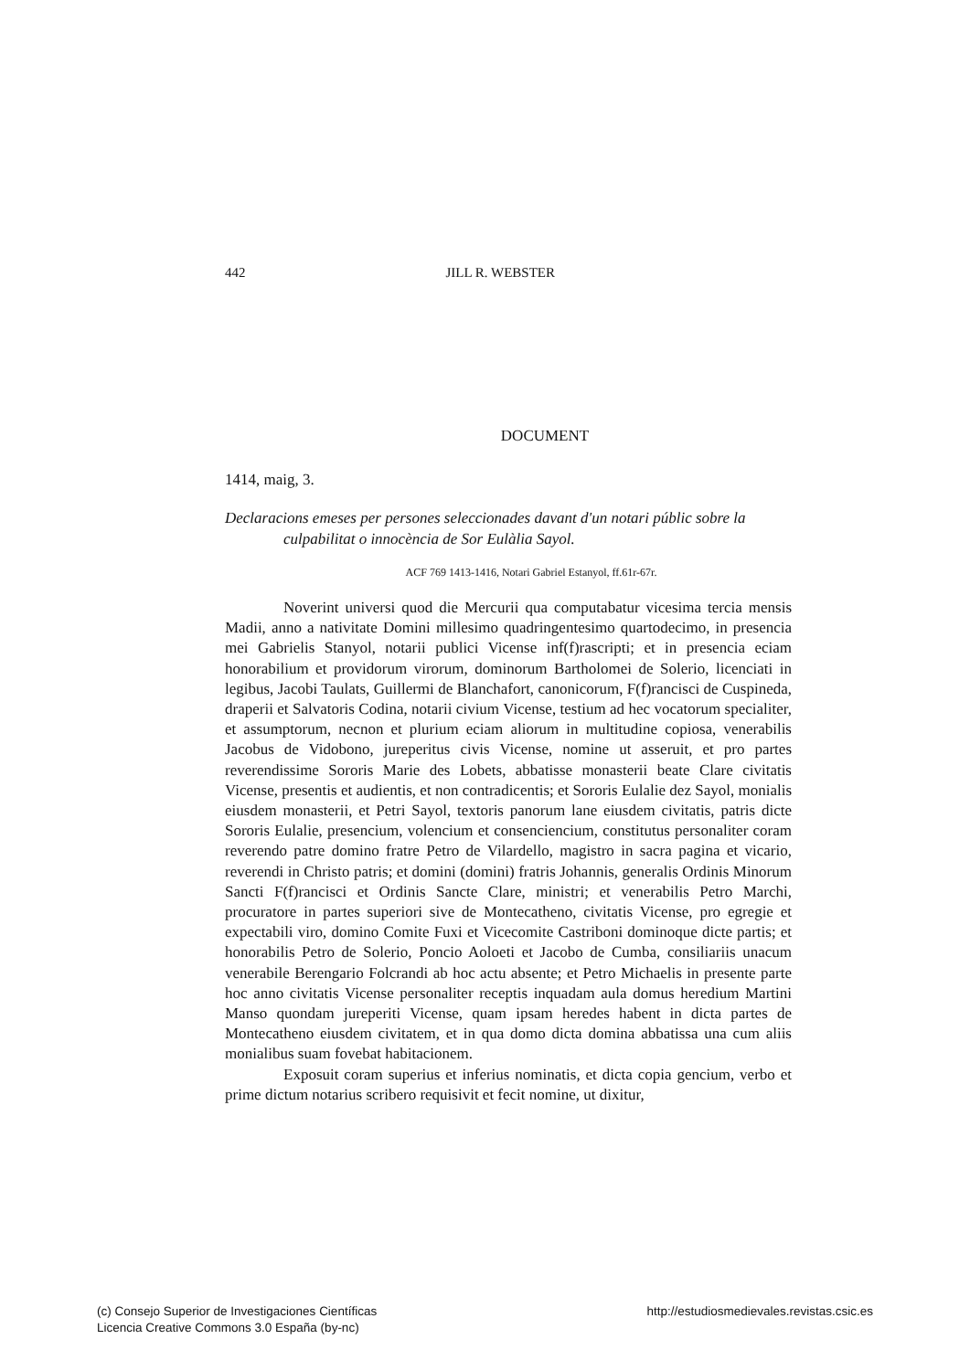442 JILL R. WEBSTER
DOCUMENT
1414, maig, 3.
Declaracions emeses per persones seleccionades davant d'un notari públic sobre la culpabilitat o innocència de Sor Eulàlia Sayol.
ACF 769 1413-1416, Notari Gabriel Estanyol, ff.61r-67r.
Noverint universi quod die Mercurii qua computabatur vicesima tercia mensis Madii, anno a nativitate Domini millesimo quadringentesimo quartodecimo, in presencia mei Gabrielis Stanyol, notarii publici Vicense inf(f)rascripti; et in presencia eciam honorabilium et providorum virorum, dominorum Bartholomei de Solerio, licenciati in legibus, Jacobi Taulats, Guillermi de Blanchafort, canonicorum, F(f)rancisci de Cuspineda, draperii et Salvatoris Codina, notarii civium Vicense, testium ad hec vocatorum specialiter, et assumptorum, necnon et plurium eciam aliorum in multitudine copiosa, venerabilis Jacobus de Vidobono, jureperitus civis Vicense, nomine ut asseruit, et pro partes reverendissime Sororis Marie des Lobets, abbatisse monasterii beate Clare civitatis Vicense, presentis et audientis, et non contradicentis; et Sororis Eulalie dez Sayol, monialis eiusdem monasterii, et Petri Sayol, textoris panorum lane eiusdem civitatis, patris dicte Sororis Eulalie, presencium, volencium et consenciencium, constitutus personaliter coram reverendo patre domino fratre Petro de Vilardello, magistro in sacra pagina et vicario, reverendi in Christo patris; et domini (domini) fratris Johannis, generalis Ordinis Minorum Sancti F(f)rancisci et Ordinis Sancte Clare, ministri; et venerabilis Petro Marchi, procuratore in partes superiori sive de Montecatheno, civitatis Vicense, pro egregie et expectabili viro, domino Comite Fuxi et Vicecomite Castriboni dominoque dicte partis; et honorabilis Petro de Solerio, Poncio Aoloeti et Jacobo de Cumba, consiliariis unacum venerabile Berengario Folcrandi ab hoc actu absente; et Petro Michaelis in presente parte hoc anno civitatis Vicense personaliter receptis inquadam aula domus heredium Martini Manso quondam jureperiti Vicense, quam ipsam heredes habent in dicta partes de Montecatheno eiusdem civitatem, et in qua domo dicta domina abbatissa una cum aliis monialibus suam fovebat habitacionem.
Exposuit coram superius et inferius nominatis, et dicta copia gencium, verbo et prime dictum notarius scribero requisivit et fecit nomine, ut dixitur,
(c) Consejo Superior de Investigaciones Científicas
Licencia Creative Commons 3.0 España (by-nc)
http://estudiosmedievales.revistas.csic.es